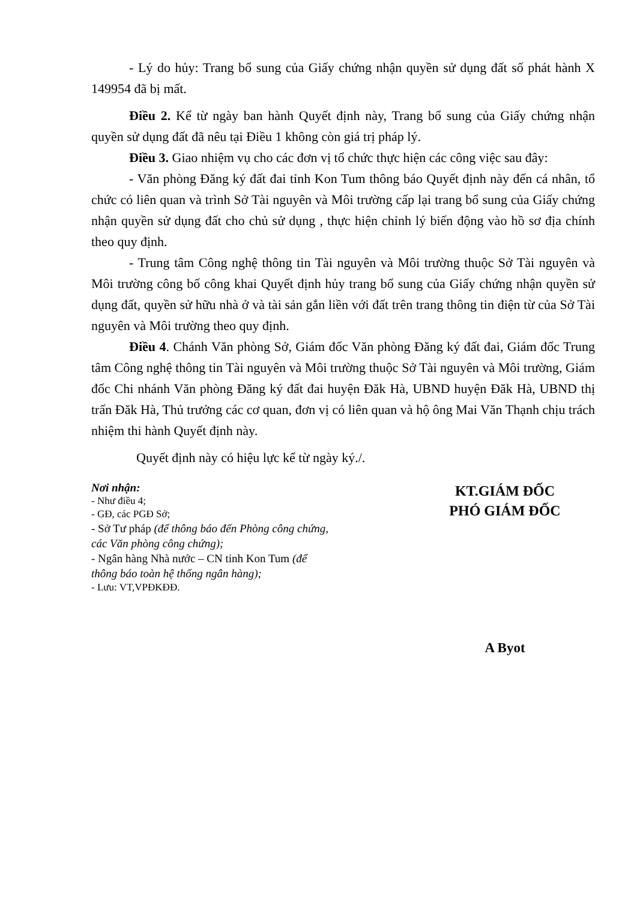- Lý do hủy: Trang bổ sung của Giấy chứng nhận quyền sử dụng đất số phát hành X 149954 đã bị mất.
Điều 2. Kể từ ngày ban hành Quyết định này, Trang bổ sung của Giấy chứng nhận quyền sử dụng đất đã nêu tại Điều 1 không còn giá trị pháp lý.
Điều 3. Giao nhiệm vụ cho các đơn vị tổ chức thực hiện các công việc sau đây:
- Văn phòng Đăng ký đất đai tỉnh Kon Tum thông báo Quyết định này đến cá nhân, tổ chức có liên quan và trình Sở Tài nguyên và Môi trường cấp lại trang bổ sung của Giấy chứng nhận quyền sử dụng đất cho chủ sử dụng , thực hiện chỉnh lý biến động vào hồ sơ địa chính theo quy định.
- Trung tâm Công nghệ thông tin Tài nguyên và Môi trường thuộc Sở Tài nguyên và Môi trường công bố công khai Quyết định hủy trang bổ sung của Giấy chứng nhận quyền sử dụng đất, quyền sử hữu nhà ở và tài sản gắn liền với đất trên trang thông tin điện từ của Sở Tài nguyên và Môi trường theo quy định.
Điều 4. Chánh Văn phòng Sở, Giám đốc Văn phòng Đăng ký đất đai, Giám đốc Trung tâm Công nghệ thông tin Tài nguyên và Môi trường thuộc Sở Tài nguyên và Môi trường, Giám đốc Chi nhánh Văn phòng Đăng ký đất đai huyện Đăk Hà, UBND huyện Đăk Hà, UBND thị trấn Đăk Hà, Thủ trưởng các cơ quan, đơn vị có liên quan và hộ ông Mai Văn Thạnh chịu trách nhiệm thi hành Quyết định này.
Quyết định này có hiệu lực kể từ ngày ký./.
Nơi nhận:
- Như điều 4;
- GĐ, các PGĐ Sở;
- Sở Tư pháp (để thông báo đến Phòng công chứng, các Văn phòng công chứng);
- Ngân hàng Nhà nước – CN tỉnh Kon Tum (để thông báo toàn hệ thống ngân hàng);
- Lưu: VT,VPĐKĐĐ.
KT.GIÁM ĐỐC
PHÓ GIÁM ĐỐC
A Byot